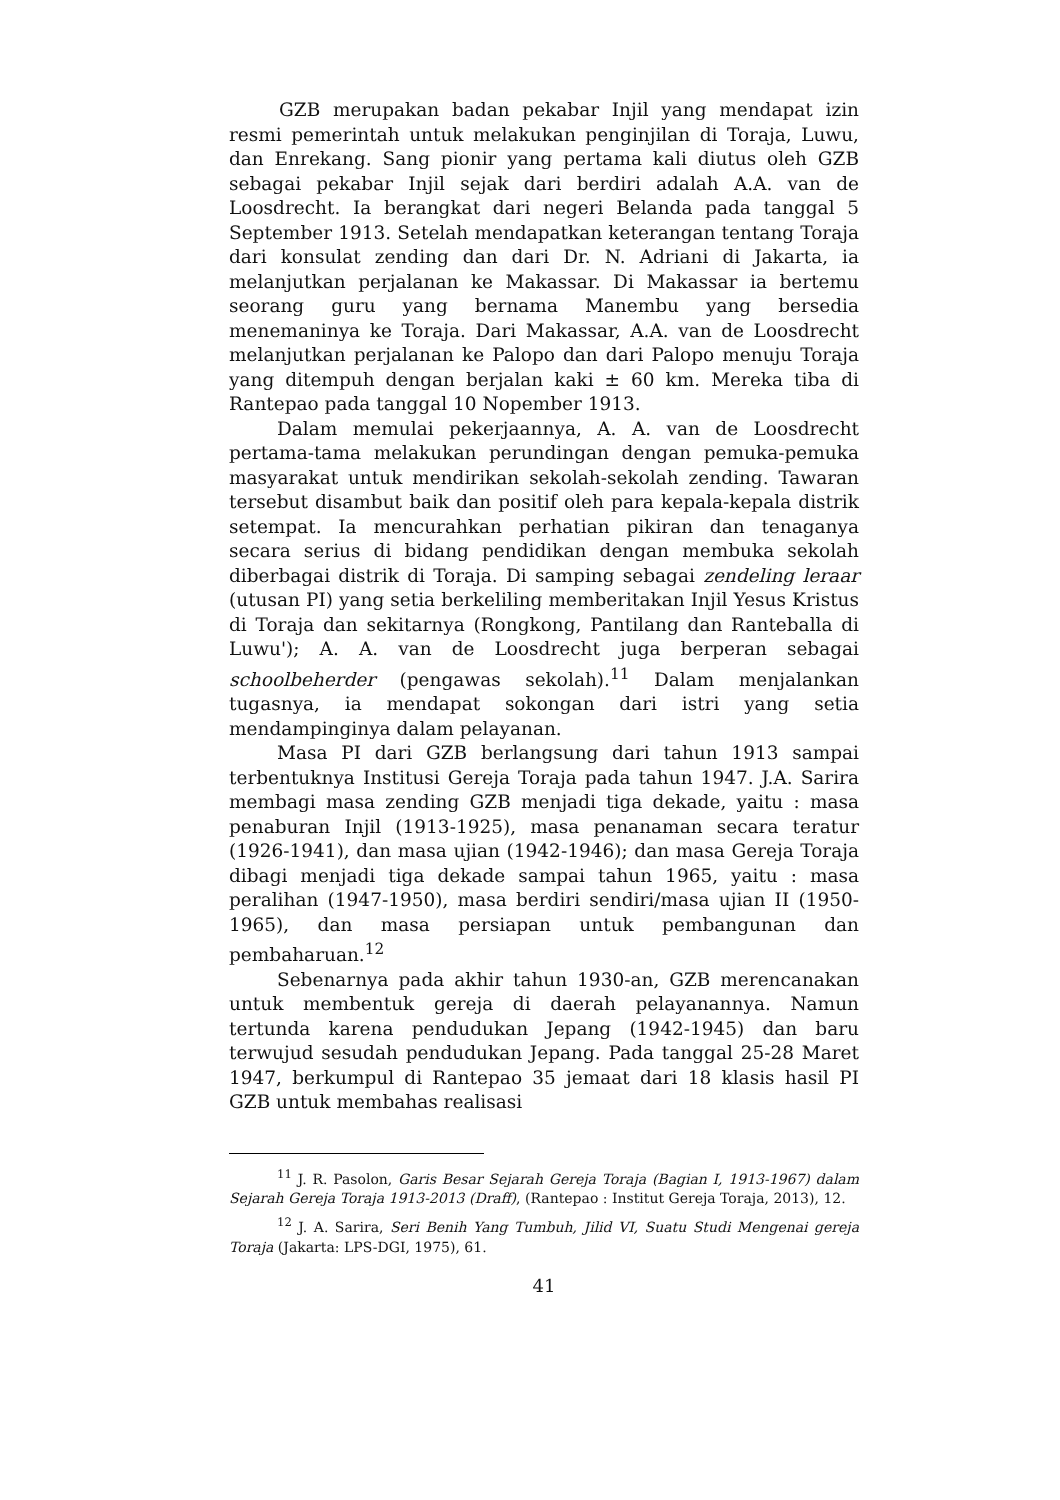GZB merupakan badan pekabar Injil yang mendapat izin resmi pemerintah untuk melakukan penginjilan di Toraja, Luwu, dan Enrekang. Sang pionir yang pertama kali diutus oleh GZB sebagai pekabar Injil sejak dari berdiri adalah A.A. van de Loosdrecht. Ia berangkat dari negeri Belanda pada tanggal 5 September 1913. Setelah mendapatkan keterangan tentang Toraja dari konsulat zending dan dari Dr. N. Adriani di Jakarta, ia melanjutkan perjalanan ke Makassar. Di Makassar ia bertemu seorang guru yang bernama Manembu yang bersedia menemaninya ke Toraja. Dari Makassar, A.A. van de Loosdrecht melanjutkan perjalanan ke Palopo dan dari Palopo menuju Toraja yang ditempuh dengan berjalan kaki ± 60 km. Mereka tiba di Rantepao pada tanggal 10 Nopember 1913.
Dalam memulai pekerjaannya, A. A. van de Loosdrecht pertama-tama melakukan perundingan dengan pemuka-pemuka masyarakat untuk mendirikan sekolah-sekolah zending. Tawaran tersebut disambut baik dan positif oleh para kepala-kepala distrik setempat. Ia mencurahkan perhatian pikiran dan tenaganya secara serius di bidang pendidikan dengan membuka sekolah diberbagai distrik di Toraja. Di samping sebagai zendeling leraar (utusan PI) yang setia berkeliling memberitakan Injil Yesus Kristus di Toraja dan sekitarnya (Rongkong, Pantilang dan Ranteballa di Luwu'); A. A. van de Loosdrecht juga berperan sebagai schoolbeherder (pengawas sekolah).<sup>11</sup> Dalam menjalankan tugasnya, ia mendapat sokongan dari istri yang setia mendampinginya dalam pelayanan.
Masa PI dari GZB berlangsung dari tahun 1913 sampai terbentuknya Institusi Gereja Toraja pada tahun 1947. J.A. Sarira membagi masa zending GZB menjadi tiga dekade, yaitu : masa penaburan Injil (1913-1925), masa penanaman secara teratur (1926-1941), dan masa ujian (1942-1946); dan masa Gereja Toraja dibagi menjadi tiga dekade sampai tahun 1965, yaitu : masa peralihan (1947-1950), masa berdiri sendiri/masa ujian II (1950-1965), dan masa persiapan untuk pembangunan dan pembaharuan.<sup>12</sup>
Sebenarnya pada akhir tahun 1930-an, GZB merencanakan untuk membentuk gereja di daerah pelayanannya. Namun tertunda karena pendudukan Jepang (1942-1945) dan baru terwujud sesudah pendudukan Jepang. Pada tanggal 25-28 Maret 1947, berkumpul di Rantepao 35 jemaat dari 18 klasis hasil PI GZB untuk membahas realisasi
<sup>11</sup> J. R. Pasolon, Garis Besar Sejarah Gereja Toraja (Bagian I, 1913-1967) dalam Sejarah Gereja Toraja 1913-2013 (Draff), (Rantepao : Institut Gereja Toraja, 2013), 12.
<sup>12</sup> J. A. Sarira, Seri Benih Yang Tumbuh, Jilid VI, Suatu Studi Mengenai gereja Toraja (Jakarta: LPS-DGI, 1975), 61.
41